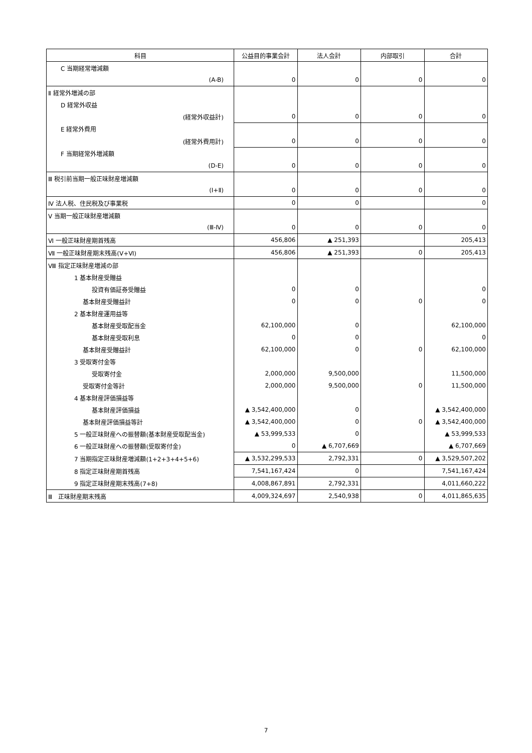| 科目 | 公益目的事業会計 | 法人会計 | 内部取引 | 合計 |
| --- | --- | --- | --- | --- |
| C 当期経常増減額 | | | | |
| (A-B) | 0 | 0 | 0 | 0 |
| Ⅱ 経常外増減の部 | | | | |
| D 経常外収益 | | | | |
| (経常外収益計) | 0 | 0 | 0 | 0 |
| E 経常外費用 | | | | |
| (経常外費用計) | 0 | 0 | 0 | 0 |
| F 当期経常外増減額 | | | | |
| (D-E) | 0 | 0 | 0 | 0 |
| Ⅲ 税引前当期一般正味財産増減額 | | | | |
| (Ⅰ+Ⅱ) | 0 | 0 | 0 | 0 |
| Ⅳ 法人税、住民税及び事業税 | 0 | 0 | | 0 |
| Ⅴ 当期一般正味財産増減額 | | | | |
| (Ⅲ-Ⅳ) | 0 | 0 | 0 | 0 |
| Ⅵ 一般正味財産期首残高 | 456,806 | ▲ 251,393 | | 205,413 |
| Ⅶ 一般正味財産期末残高(Ⅴ+Ⅵ) | 456,806 | ▲ 251,393 | 0 | 205,413 |
| Ⅷ 指定正味財産増減の部 | | | | |
| 1 基本財産受贈益 | | | | |
| 投資有価証券受贈益 | 0 | 0 | | 0 |
| 基本財産受贈益計 | 0 | 0 | 0 | 0 |
| 2 基本財産運用益等 | | | | |
| 基本財産受取配当金 | 62,100,000 | 0 | | 62,100,000 |
| 基本財産受取利息 | 0 | 0 | | 0 |
| 基本財産受贈益計 | 62,100,000 | 0 | 0 | 62,100,000 |
| 3 受取寄付金等 | | | | |
| 受取寄付金 | 2,000,000 | 9,500,000 | | 11,500,000 |
| 受取寄付金等計 | 2,000,000 | 9,500,000 | 0 | 11,500,000 |
| 4 基本財産評価損益等 | | | | |
| 基本財産評価損益 | ▲ 3,542,400,000 | 0 | | ▲ 3,542,400,000 |
| 基本財産評価損益等計 | ▲ 3,542,400,000 | 0 | 0 | ▲ 3,542,400,000 |
| 5 一般正味財産への振替額(基本財産受取配当金) | ▲ 53,999,533 | 0 | | ▲ 53,999,533 |
| 6 一般正味財産への振替額(受取寄付金) | 0 | ▲ 6,707,669 | | ▲ 6,707,669 |
| 7 当期指定正味財産増減額(1+2+3+4+5+6) | ▲ 3,532,299,533 | 2,792,331 | 0 | ▲ 3,529,507,202 |
| 8 指定正味財産期首残高 | 7,541,167,424 | 0 | | 7,541,167,424 |
| 9 指定正味財産期末残高(7+8) | 4,008,867,891 | 2,792,331 | | 4,011,660,222 |
| Ⅲ 正味財産期末残高 | 4,009,324,697 | 2,540,938 | 0 | 4,011,865,635 |
7